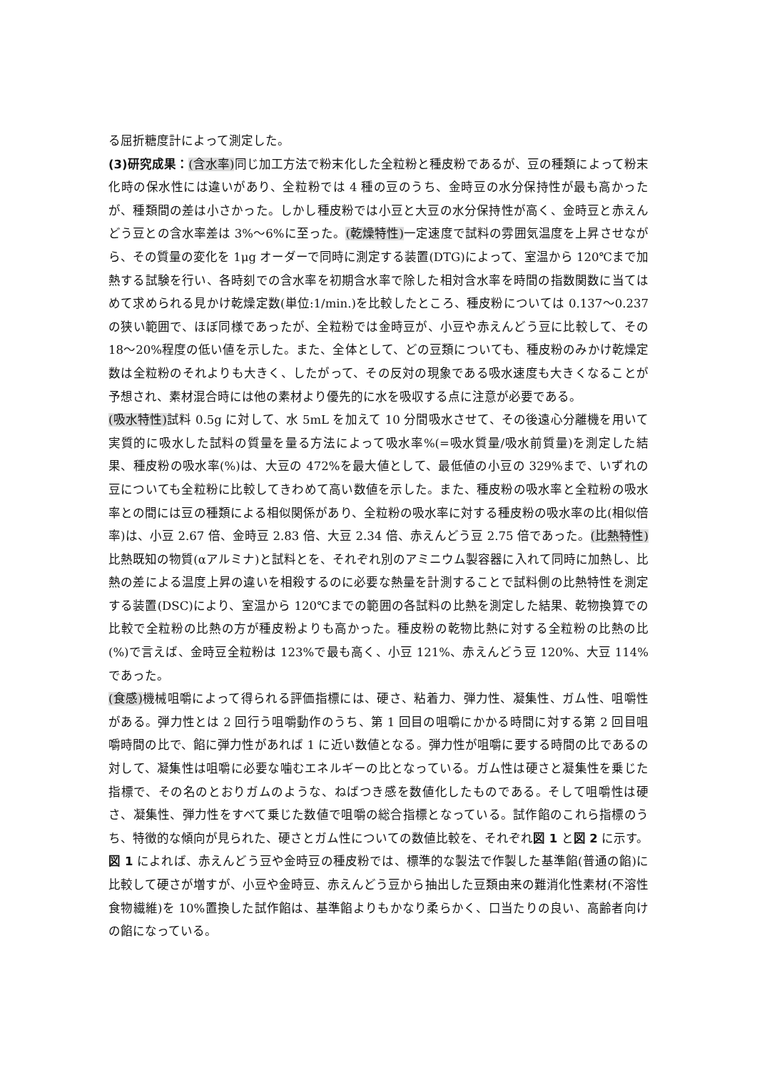る屈折糖度計によって測定した。
(3)研究成果：(含水率) 同じ加工方法で粉末化した全粒粉と種皮粉であるが、豆の種類によって粉末化時の保水性には違いがあり、全粒粉では 4 種の豆のうち、金時豆の水分保持性が最も高かったが、種類間の差は小さかった。しかし種皮粉では小豆と大豆の水分保持性が高く、金時豆と赤えんどう豆との含水率差は 3%～6%に至った。(乾燥特性) 一定速度で試料の雰囲気温度を上昇させながら、その質量の変化を 1μg オーダーで同時に測定する装置(DTG)によって、室温から 120℃まで加熱する試験を行い、各時刻での含水率を初期含水率で除した相対含水率を時間の指数関数に当てはめて求められる見かけ乾燥定数(単位:1/min.)を比較したところ、種皮粉については 0.137～0.237 の狭い範囲で、ほぼ同様であったが、全粒粉では金時豆が、小豆や赤えんどう豆に比較して、その 18～20%程度の低い値を示した。また、全体として、どの豆類についても、種皮粉のみかけ乾燥定数は全粒粉のそれよりも大きく、したがって、その反対の現象である吸水速度も大きくなることが予想され、素材混合時には他の素材より優先的に水を吸収する点に注意が必要である。
(吸水特性) 試料 0.5g に対して、水 5mL を加えて 10 分間吸水させて、その後遠心分離機を用いて実質的に吸水した試料の質量を量る方法によって吸水率%(=吸水質量/吸水前質量)を測定した結果、種皮粉の吸水率(%)は、大豆の 472%を最大値として、最低値の小豆の 329%まで、いずれの豆についても全粒粉に比較してきわめて高い数値を示した。また、種皮粉の吸水率と全粒粉の吸水率との間には豆の種類による相似関係があり、全粒粉の吸水率に対する種皮粉の吸水率の比(相似倍率)は、小豆 2.67 倍、金時豆 2.83 倍、大豆 2.34 倍、赤えんどう豆 2.75 倍であった。(比熱特性) 比熱既知の物質(αアルミナ)と試料とを、それぞれ別のアミニウム製容器に入れて同時に加熱し、比熱の差による温度上昇の違いを相殺するのに必要な熱量を計測することで試料側の比熱特性を測定する装置(DSC)により、室温から 120℃までの範囲の各試料の比熱を測定した結果、乾物換算での比較で全粒粉の比熱の方が種皮粉よりも高かった。種皮粉の乾物比熱に対する全粒粉の比熱の比(%)で言えば、金時豆全粒粉は 123%で最も高く、小豆 121%、赤えんどう豆 120%、大豆 114%であった。
(食感) 機械咀嚼によって得られる評価指標には、硬さ、粘着力、弾力性、凝集性、ガム性、咀嚼性がある。弾力性とは 2 回行う咀嚼動作のうち、第 1 回目の咀嚼にかかる時間に対する第 2 回目咀嚼時間の比で、餡に弾力性があれば 1 に近い数値となる。弾力性が咀嚼に要する時間の比であるの対して、凝集性は咀嚼に必要な噛むエネルギーの比となっている。ガム性は硬さと凝集性を乗じた指標で、その名のとおりガムのような、ねばつき感を数値化したものである。そして咀嚼性は硬さ、凝集性、弾力性をすべて乗じた数値で咀嚼の総合指標となっている。試作餡のこれら指標のうち、特徴的な傾向が見られた、硬さとガム性についての数値比較を、それぞれ図 1 と図 2 に示す。図 1 によれば、赤えんどう豆や金時豆の種皮粉では、標準的な製法で作製した基準餡(普通の餡)に比較して硬さが増すが、小豆や金時豆、赤えんどう豆から抽出した豆類由来の難消化性素材(不溶性食物繊維)を 10%置換した試作餡は、基準餡よりもかなり柔らかく、口当たりの良い、高齢者向けの餡になっている。